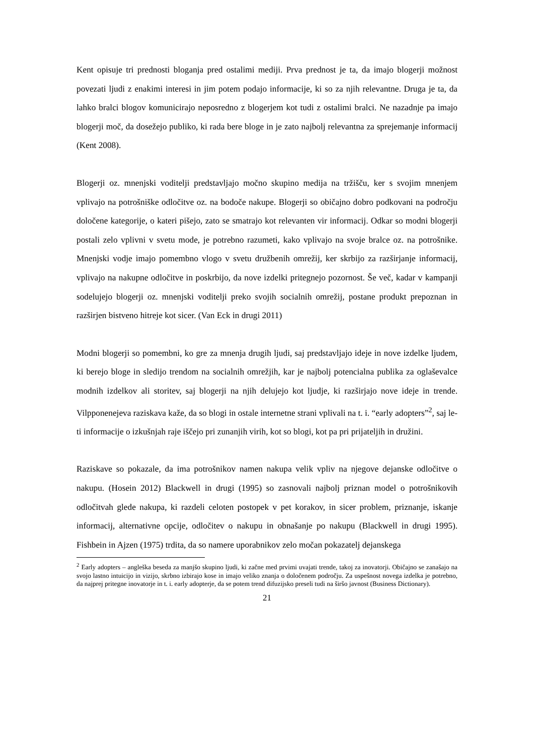Kent opisuje tri prednosti bloganja pred ostalimi mediji. Prva prednost je ta, da imajo blogerji možnost povezati ljudi z enakimi interesi in jim potem podajo informacije, ki so za njih relevantne. Druga je ta, da lahko bralci blogov komunicirajo neposredno z blogerjem kot tudi z ostalimi bralci. Ne nazadnje pa imajo blogerji moč, da dosežejo publiko, ki rada bere bloge in je zato najbolj relevantna za sprejemanje informacij (Kent 2008).
Blogerji oz. mnenjski voditelji predstavljajo močno skupino medija na tržišču, ker s svojim mnenjem vplivajo na potrošniške odločitve oz. na bodoče nakupe. Blogerji so običajno dobro podkovani na področju določene kategorije, o kateri pišejo, zato se smatrajo kot relevanten vir informacij. Odkar so modni blogerji postali zelo vplivni v svetu mode, je potrebno razumeti, kako vplivajo na svoje bralce oz. na potrošnike. Mnenjski vodje imajo pomembno vlogo v svetu družbenih omrežij, ker skrbijo za razširjanje informacij, vplivajo na nakupne odločitve in poskrbijo, da nove izdelki pritegnejo pozornost. Še več, kadar v kampanji sodelujejo blogerji oz. mnenjski voditelji preko svojih socialnih omrežij, postane produkt prepoznan in razširjen bistveno hitreje kot sicer. (Van Eck in drugi 2011)
Modni blogerji so pomembni, ko gre za mnenja drugih ljudi, saj predstavljajo ideje in nove izdelke ljudem, ki berejo bloge in sledijo trendom na socialnih omrežjih, kar je najbolj potencialna publika za oglaševalce modnih izdelkov ali storitev, saj blogerji na njih delujejo kot ljudje, ki razširjajo nove ideje in trende. Vilpponenejeva raziskava kaže, da so blogi in ostale internetne strani vplivali na t. i. “early adopters”<sup>2</sup>, saj le-ti informacije o izkušnjah raje iščejo pri zunanjih virih, kot so blogi, kot pa pri prijateljih in družini.
Raziskave so pokazale, da ima potrošnikov namen nakupa velik vpliv na njegove dejanske odločitve o nakupu. (Hosein 2012) Blackwell in drugi (1995) so zasnovali najbolj priznan model o potrošnikovih odločitvah glede nakupa, ki razdeli celoten postopek v pet korakov, in sicer problem, priznanje, iskanje informacij, alternativne opcije, odločitev o nakupu in obnašanje po nakupu (Blackwell in drugi 1995). Fishbein in Ajzen (1975) trdita, da so namere uporabnikov zelo močan pokazatelj dejanskega
<sup>2</sup> Early adopters – angleška beseda za manjšo skupino ljudi, ki začne med prvimi uvajati trende, takoj za inovatorji. Običajno se zanašajo na svojo lastno intuicijo in vizijo, skrbno izbirajo kose in imajo veliko znanja o določenem področju. Za uspešnost novega izdelka je potrebno, da najprej pritegne inovatorje in t. i. early adopterje, da se potem trend difuzijsko preseli tudi na širšo javnost (Business Dictionary).
21